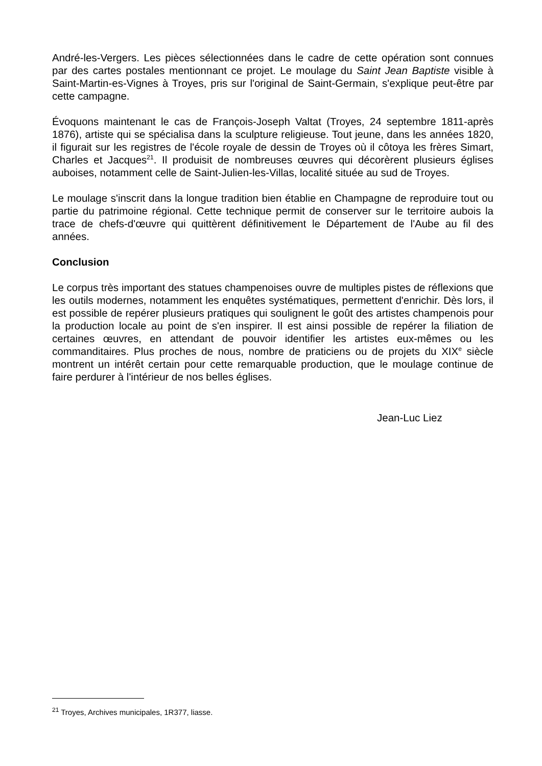André-les-Vergers. Les pièces sélectionnées dans le cadre de cette opération sont connues par des cartes postales mentionnant ce projet. Le moulage du Saint Jean Baptiste visible à Saint-Martin-es-Vignes à Troyes, pris sur l'original de Saint-Germain, s'explique peut-être par cette campagne.
Évoquons maintenant le cas de François-Joseph Valtat (Troyes, 24 septembre 1811-après 1876), artiste qui se spécialisa dans la sculpture religieuse. Tout jeune, dans les années 1820, il figurait sur les registres de l'école royale de dessin de Troyes où il côtoya les frères Simart, Charles et Jacques<sup>21</sup>. Il produisit de nombreuses œuvres qui décorèrent plusieurs églises auboises, notamment celle de Saint-Julien-les-Villas, localité située au sud de Troyes.
Le moulage s'inscrit dans la longue tradition bien établie en Champagne de reproduire tout ou partie du patrimoine régional. Cette technique permit de conserver sur le territoire aubois la trace de chefs-d'œuvre qui quittèrent définitivement le Département de l'Aube au fil des années.
Conclusion
Le corpus très important des statues champenoises ouvre de multiples pistes de réflexions que les outils modernes, notamment les enquêtes systématiques, permettent d'enrichir. Dès lors, il est possible de repérer plusieurs pratiques qui soulignent le goût des artistes champenois pour la production locale au point de s'en inspirer. Il est ainsi possible de repérer la filiation de certaines œuvres, en attendant de pouvoir identifier les artistes eux-mêmes ou les commanditaires. Plus proches de nous, nombre de praticiens ou de projets du XIX<sup>e</sup> siècle montrent un intérêt certain pour cette remarquable production, que le moulage continue de faire perdurer à l'intérieur de nos belles églises.
Jean-Luc Liez
<sup>21</sup> Troyes, Archives municipales, 1R377, liasse.